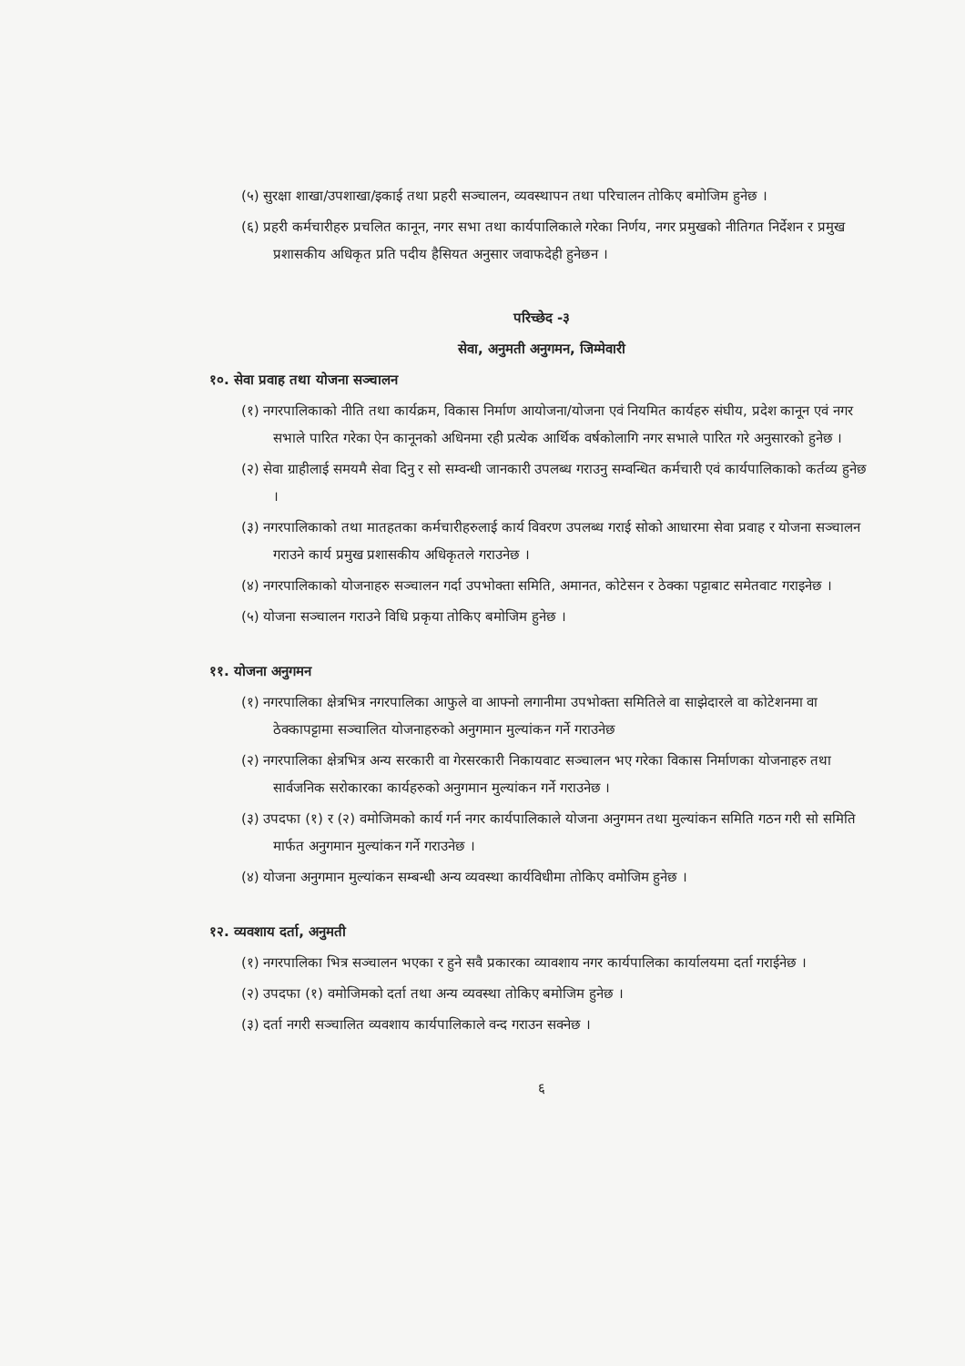(५) सुरक्षा शाखा/उपशाखा/इकाई तथा प्रहरी सञ्चालन, व्यवस्थापन तथा परिचालन तोकिए बमोजिम हुनेछ ।
(६) प्रहरी कर्मचारीहरु प्रचलित कानून, नगर सभा तथा कार्यपालिकाले गरेका निर्णय, नगर प्रमुखको नीतिगत निर्देशन र प्रमुख प्रशासकीय अधिकृत प्रति पदीय हैसियत अनुसार जवाफदेही हुनेछन ।
परिच्छेद -३
सेवा, अनुमती अनुगमन, जिम्मेवारी
१०. सेवा प्रवाह तथा योजना सञ्चालन
(१) नगरपालिकाको नीति तथा कार्यक्रम, विकास निर्माण आयोजना/योजना एवं नियमित कार्यहरु संघीय, प्रदेश कानून एवं नगर सभाले पारित गरेका ऐन कानूनको अधिनमा रही प्रत्येक आर्थिक वर्षकोलागि नगर सभाले पारित गरे अनुसारको हुनेछ ।
(२) सेवा ग्राहीलाई समयमै सेवा दिनु र सो सम्वन्धी जानकारी उपलब्ध गराउनु सम्वन्धित कर्मचारी एवं कार्यपालिकाको कर्तव्य हुनेछ ।
(३) नगरपालिकाको तथा मातहतका कर्मचारीहरुलाई कार्य विवरण उपलब्ध गराई सोको आधारमा सेवा प्रवाह र योजना सञ्चालन गराउने कार्य प्रमुख प्रशासकीय अधिकृतले गराउनेछ ।
(४) नगरपालिकाको योजनाहरु सञ्चालन गर्दा उपभोक्ता समिति, अमानत, कोटेसन र ठेक्का पट्टाबाट समेतवाट गराइनेछ ।
(५) योजना सञ्चालन गराउने विधि प्रकृया तोकिए बमोजिम हुनेछ ।
११. योजना अनुगमन
(१) नगरपालिका क्षेत्रभित्र नगरपालिका आफुले वा आफ्नो लगानीमा उपभोक्ता समितिले वा साझेदारले वा कोटेशनमा वा ठेक्कापट्टामा सञ्चालित योजनाहरुको अनुगमान मुल्यांकन गर्ने गराउनेछ
(२) नगरपालिका क्षेत्रभित्र अन्य सरकारी वा गेरसरकारी निकायवाट सञ्चालन भए गरेका विकास निर्माणका योजनाहरु तथा सार्वजनिक सरोकारका कार्यहरुको अनुगमान मुल्यांकन गर्ने गराउनेछ ।
(३) उपदफा (१) र (२) वमोजिमको कार्य गर्न नगर कार्यपालिकाले योजना अनुगमन तथा मुल्यांकन समिति गठन गरी सो समिति मार्फत अनुगमान मुल्यांकन गर्ने गराउनेछ ।
(४) योजना अनुगमान मुल्यांकन सम्बन्धी अन्य व्यवस्था कार्यविधीमा तोकिए वमोजिम हुनेछ ।
१२. व्यवशाय दर्ता, अनुमती
(१) नगरपालिका भित्र सञ्चालन भएका र हुने सवै प्रकारका व्यावशाय नगर कार्यपालिका कार्यालयमा दर्ता गराईनेछ ।
(२) उपदफा (१) वमोजिमको दर्ता तथा अन्य व्यवस्था तोकिए बमोजिम हुनेछ ।
(३) दर्ता नगरी सञ्चालित व्यवशाय कार्यपालिकाले वन्द गराउन सक्नेछ ।
६